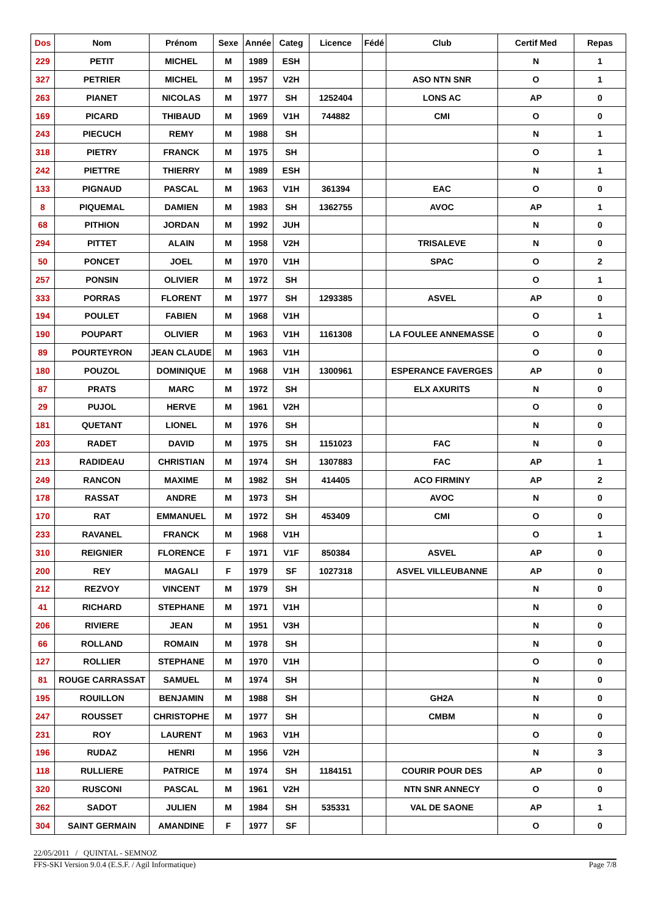| Dos | Nom | Prénom | Sexe | Année | Categ | Licence | Fédé | Club | Certif Med | Repas |
| --- | --- | --- | --- | --- | --- | --- | --- | --- | --- | --- |
| 229 | PETIT | MICHEL | M | 1989 | ESH | | | | N | 1 |
| 327 | PETRIER | MICHEL | M | 1957 | V2H | | | ASO NTN SNR | O | 1 |
| 263 | PIANET | NICOLAS | M | 1977 | SH | 1252404 | | LONS AC | AP | 0 |
| 169 | PICARD | THIBAUD | M | 1969 | V1H | 744882 | | CMI | O | 0 |
| 243 | PIECUCH | REMY | M | 1988 | SH | | | | N | 1 |
| 318 | PIETRY | FRANCK | M | 1975 | SH | | | | O | 1 |
| 242 | PIETTRE | THIERRY | M | 1989 | ESH | | | | N | 1 |
| 133 | PIGNAUD | PASCAL | M | 1963 | V1H | 361394 | | EAC | O | 0 |
| 8 | PIQUEMAL | DAMIEN | M | 1983 | SH | 1362755 | | AVOC | AP | 1 |
| 68 | PITHION | JORDAN | M | 1992 | JUH | | | | N | 0 |
| 294 | PITTET | ALAIN | M | 1958 | V2H | | | TRISALEVE | N | 0 |
| 50 | PONCET | JOEL | M | 1970 | V1H | | | SPAC | O | 2 |
| 257 | PONSIN | OLIVIER | M | 1972 | SH | | | | O | 1 |
| 333 | PORRAS | FLORENT | M | 1977 | SH | 1293385 | | ASVEL | AP | 0 |
| 194 | POULET | FABIEN | M | 1968 | V1H | | | | O | 1 |
| 190 | POUPART | OLIVIER | M | 1963 | V1H | 1161308 | | LA FOULEE ANNEMASSE | O | 0 |
| 89 | POURTEYRON | JEAN CLAUDE | M | 1963 | V1H | | | | O | 0 |
| 180 | POUZOL | DOMINIQUE | M | 1968 | V1H | 1300961 | | ESPERANCE FAVERGES | AP | 0 |
| 87 | PRATS | MARC | M | 1972 | SH | | | ELX AXURITS | N | 0 |
| 29 | PUJOL | HERVE | M | 1961 | V2H | | | | O | 0 |
| 181 | QUETANT | LIONEL | M | 1976 | SH | | | | N | 0 |
| 203 | RADET | DAVID | M | 1975 | SH | 1151023 | | FAC | N | 0 |
| 213 | RADIDEAU | CHRISTIAN | M | 1974 | SH | 1307883 | | FAC | AP | 1 |
| 249 | RANCON | MAXIME | M | 1982 | SH | 414405 | | ACO FIRMINY | AP | 2 |
| 178 | RASSAT | ANDRE | M | 1973 | SH | | | AVOC | N | 0 |
| 170 | RAT | EMMANUEL | M | 1972 | SH | 453409 | | CMI | O | 0 |
| 233 | RAVANEL | FRANCK | M | 1968 | V1H | | | | O | 1 |
| 310 | REIGNIER | FLORENCE | F | 1971 | V1F | 850384 | | ASVEL | AP | 0 |
| 200 | REY | MAGALI | F | 1979 | SF | 1027318 | | ASVEL VILLEUBANNE | AP | 0 |
| 212 | REZVOY | VINCENT | M | 1979 | SH | | | | N | 0 |
| 41 | RICHARD | STEPHANE | M | 1971 | V1H | | | | N | 0 |
| 206 | RIVIERE | JEAN | M | 1951 | V3H | | | | N | 0 |
| 66 | ROLLAND | ROMAIN | M | 1978 | SH | | | | N | 0 |
| 127 | ROLLIER | STEPHANE | M | 1970 | V1H | | | | O | 0 |
| 81 | ROUGE CARRASSAT | SAMUEL | M | 1974 | SH | | | | N | 0 |
| 195 | ROUILLON | BENJAMIN | M | 1988 | SH | | | GH2A | N | 0 |
| 247 | ROUSSET | CHRISTOPHE | M | 1977 | SH | | | CMBM | N | 0 |
| 231 | ROY | LAURENT | M | 1963 | V1H | | | | O | 0 |
| 196 | RUDAZ | HENRI | M | 1956 | V2H | | | | N | 3 |
| 118 | RULLIERE | PATRICE | M | 1974 | SH | 1184151 | | COURIR POUR DES | AP | 0 |
| 320 | RUSCONI | PASCAL | M | 1961 | V2H | | | NTN SNR ANNECY | O | 0 |
| 262 | SADOT | JULIEN | M | 1984 | SH | 535331 | | VAL DE SAONE | AP | 1 |
| 304 | SAINT GERMAIN | AMANDINE | F | 1977 | SF | | | | O | 0 |
22/05/2011 / QUINTAL - SEMNOZ
FFS-SKI Version 9.0.4 (E.S.F. / Agil Informatique) Page 7/8